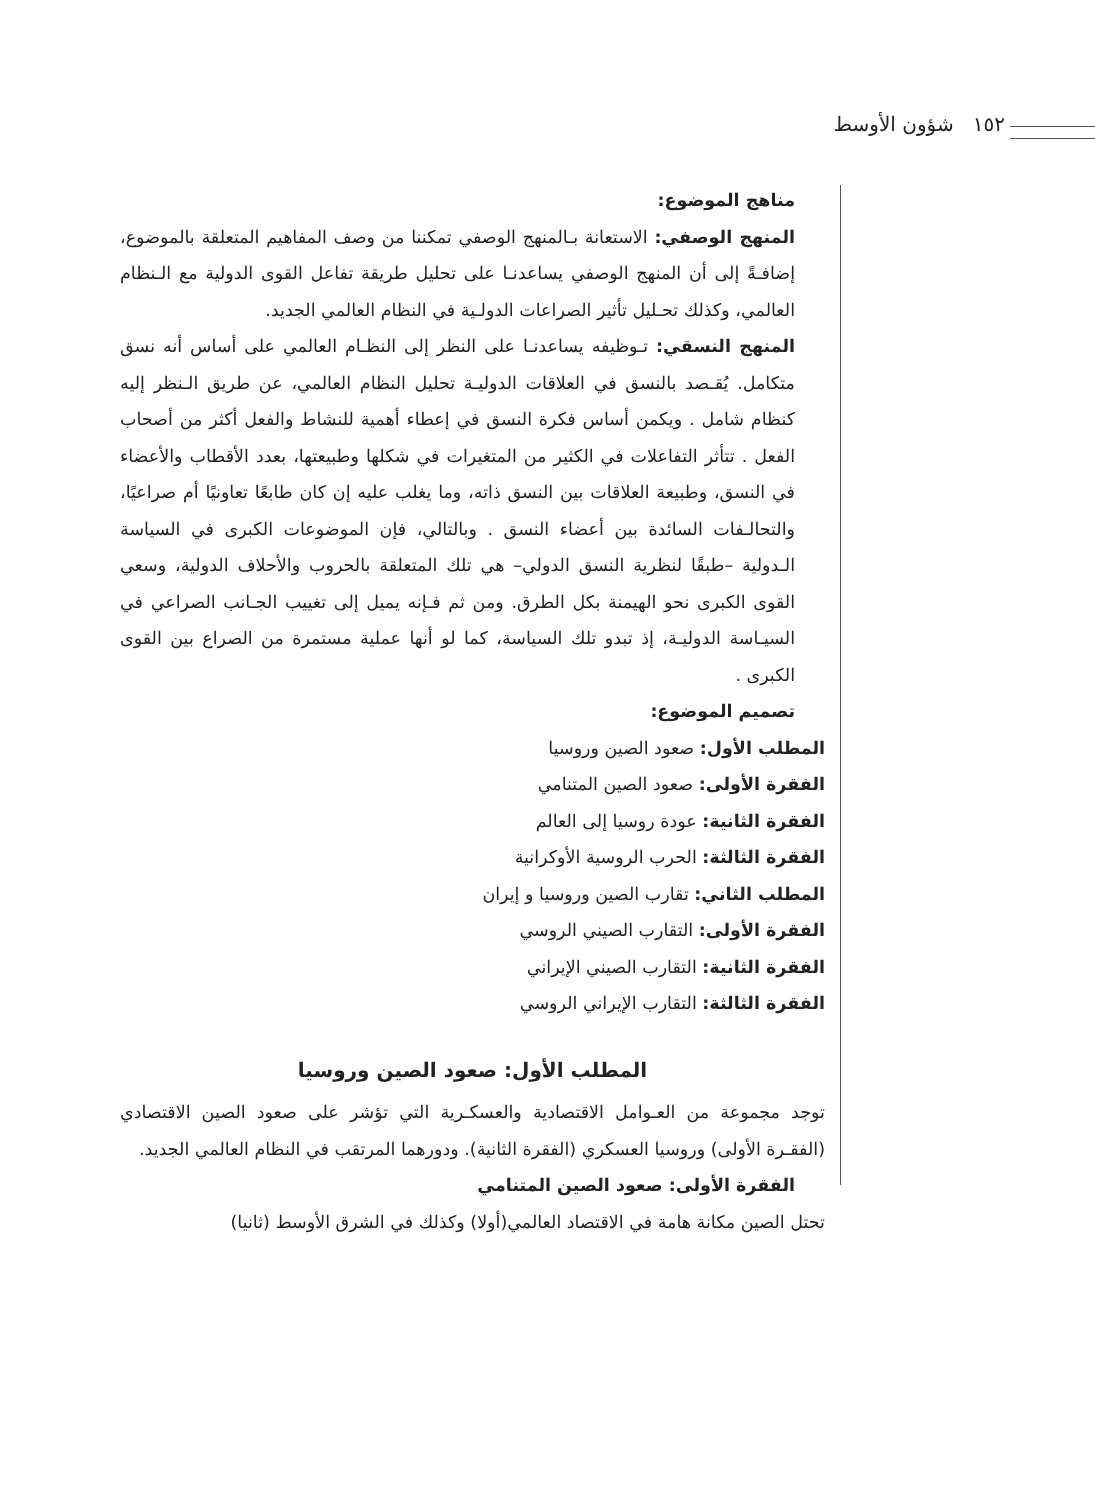١٥٢ شؤون الأوسط
مناهج الموضوع:
المنهج الوصفي: الاستعانة بـالمنهج الوصفي تمكننا من وصف المفاهيم المتعلقة بالموضوع، إضافـةً إلى أن المنهج الوصفي يساعدنـا على تحليل طريقة تفاعل القوى الدولية مع الـنظام العالمي، وكذلك تحـليل تأثير الصراعات الدولـية في النظام العالمي الجديد.
المنهج النسقي: تـوظيفه يساعدنـا على النظر إلى النظـام العالمي على أساس أنه نسق متكامل. يُقـصد بالنسق في العلاقات الدوليـة تحليل النظام العالمي، عن طريق الـنظر إليه كنظام شامل . ويكمن أساس فكرة النسق في إعطاء أهمية للنشاط والفعل أكثر من أصحاب الفعل . تتأثر التفاعلات في الكثير من المتغيرات في شكلها وطبيعتها، بعدد الأقطاب والأعضاء في النسق، وطبيعة العلاقات بين النسق ذاته، وما يغلب عليه إن كان طابعًا تعاونيًا أم صراعيًا، والتحالـفات السائدة بين أعضاء النسق . وبالتالي، فإن الموضوعات الكبرى في السياسة الـدولية –طبقًا لنظرية النسق الدولي– هي تلك المتعلقة بالحروب والأحلاف الدولية، وسعي القوى الكبرى نحو الهيمنة بكل الطرق. ومن ثم فـإنه يميل إلى تغييب الجـانب الصراعي في السيـاسة الدوليـة، إذ تبدو تلك السياسة، كما لو أنها عملية مستمرة من الصراع بين القوى الكبرى .
تصميم الموضوع:
المطلب الأول: صعود الصين وروسيا
الفقرة الأولى: صعود الصين المتنامي
الفقرة الثانية: عودة روسيا إلى العالم
الفقرة الثالثة: الحرب الروسية الأوكرانية
المطلب الثاني: تقارب الصين وروسيا و إيران
الفقرة الأولى: التقارب الصيني الروسي
الفقرة الثانية: التقارب الصيني الإيراني
الفقرة الثالثة: التقارب الإيراني الروسي
المطلب الأول: صعود الصين وروسيا
توجد مجموعة من العـوامل الاقتصادية والعسكـرية التي تؤشر على صعود الصين الاقتصادي (الفقـرة الأولى) وروسيا العسكري (الفقرة الثانية). ودورهما المرتقب في النظام العالمي الجديد.
الفقرة الأولى: صعود الصين المتنامي
تحتل الصين مكانة هامة في الاقتصاد العالمي(أولا) وكذلك في الشرق الأوسط (ثانيا)